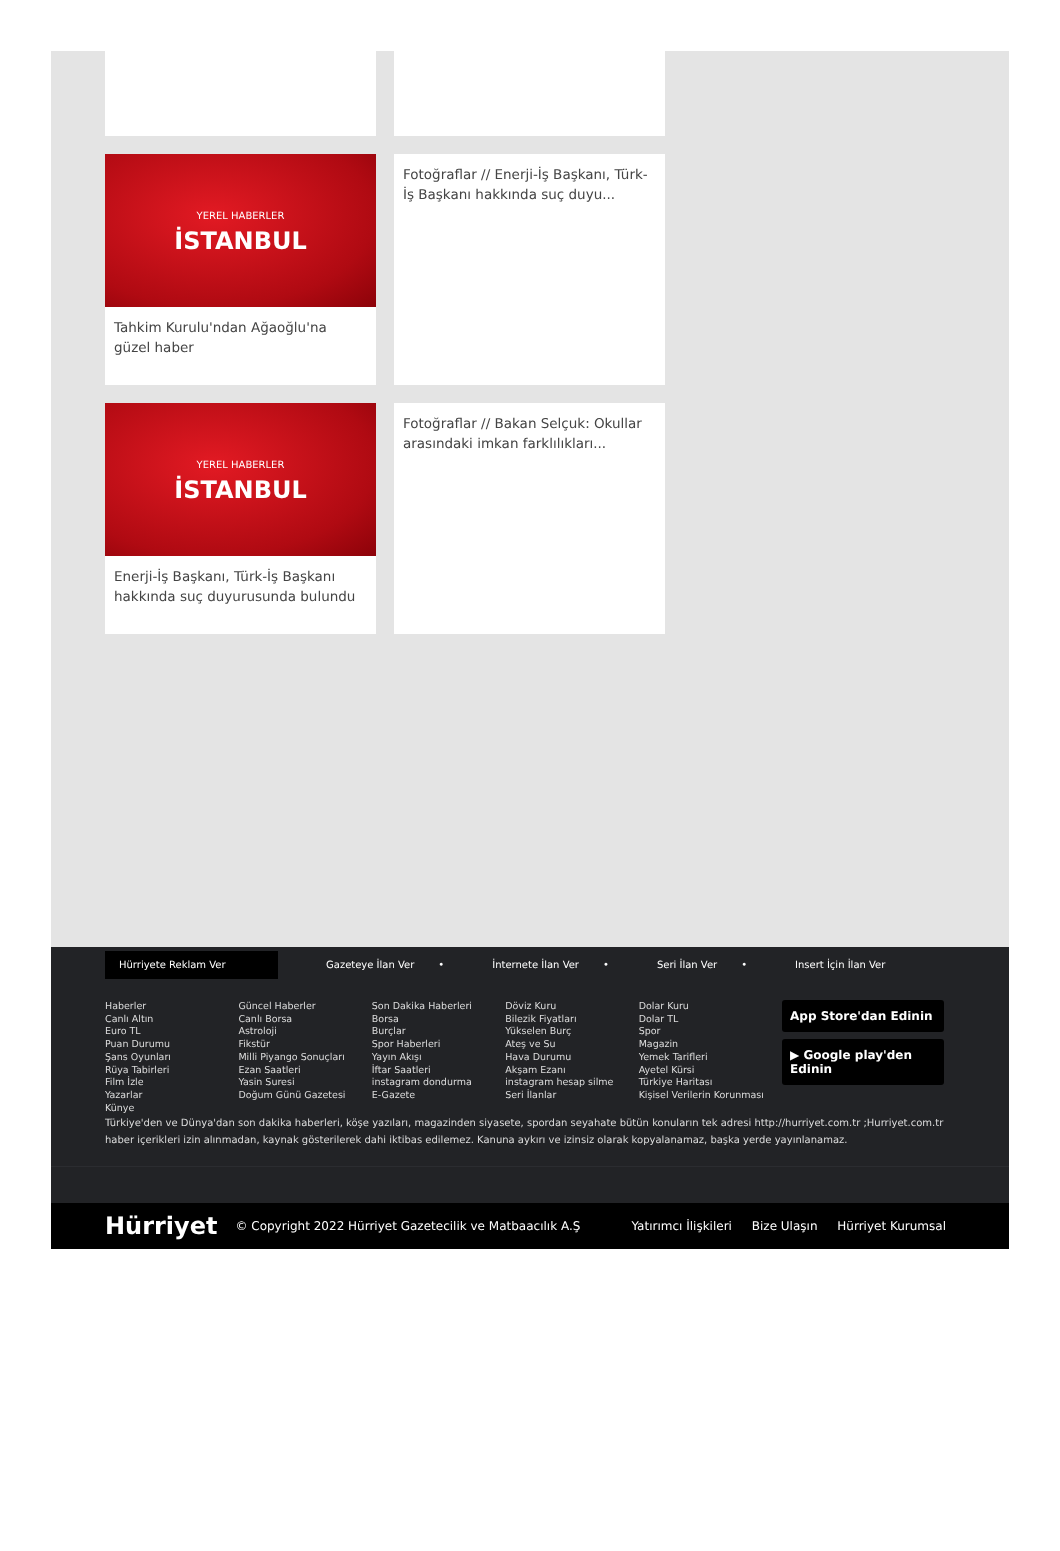YEREL HABERLER
İSTANBUL
Tahkim Kurulu'ndan Ağaoğlu'na güzel haber
Fotoğraflar // Enerji-İş Başkanı, Türk-İş Başkanı hakkında suç duyu...
YEREL HABERLER
İSTANBUL
Enerji-İş Başkanı, Türk-İş Başkanı hakkında suç duyurusunda bulundu
Fotoğraflar // Bakan Selçuk: Okullar arasındaki imkan farklılıkları...
Hürriyete Reklam Ver
Gazeteye İlan Ver • İnternete İlan Ver • Seri İlan Ver • Insert İçin İlan Ver
Haberler
Canlı Altın
Euro TL
Puan Durumu
Şans Oyunları
Rüya Tabirleri
Film İzle
Yazarlar
Künye
Güncel Haberler
Canlı Borsa
Astroloji
Fikstür
Milli Piyango Sonuçları
Ezan Saatleri
Yasin Suresi
Doğum Günü Gazetesi
Son Dakika Haberleri
Borsa
Burçlar
Spor Haberleri
Yayın Akışı
İftar Saatleri
instagram dondurma
E-Gazete
Döviz Kuru
Bilezik Fiyatları
Yükselen Burç
Ateş ve Su
Hava Durumu
Akşam Ezanı
instagram hesap silme
Seri İlanlar
Dolar Kuru
Dolar TL
Spor
Magazin
Yemek Tarifleri
Ayetel Kürsi
Türkiye Haritası
Kişisel Verilerin Korunması
App Store'dan Edinin
▶ Google play'den Edinin
Türkiye'den ve Dünya'dan son dakika haberleri, köşe yazıları, magazinden siyasete, spordan seyahate bütün konuların tek adresi http://hurriyet.com.tr ;Hurriyet.com.tr haber içerikleri izin alınmadan, kaynak gösterilerek dahi iktibas edilemez. Kanuna aykırı ve izinsiz olarak kopyalanamaz, başka yerde yayınlanamaz.
Hürriyet © Copyright 2022 Hürriyet Gazetecilik ve Matbaacılık A.Ş
Yatırımcı İlişkileri Bize Ulaşın Hürriyet Kurumsal